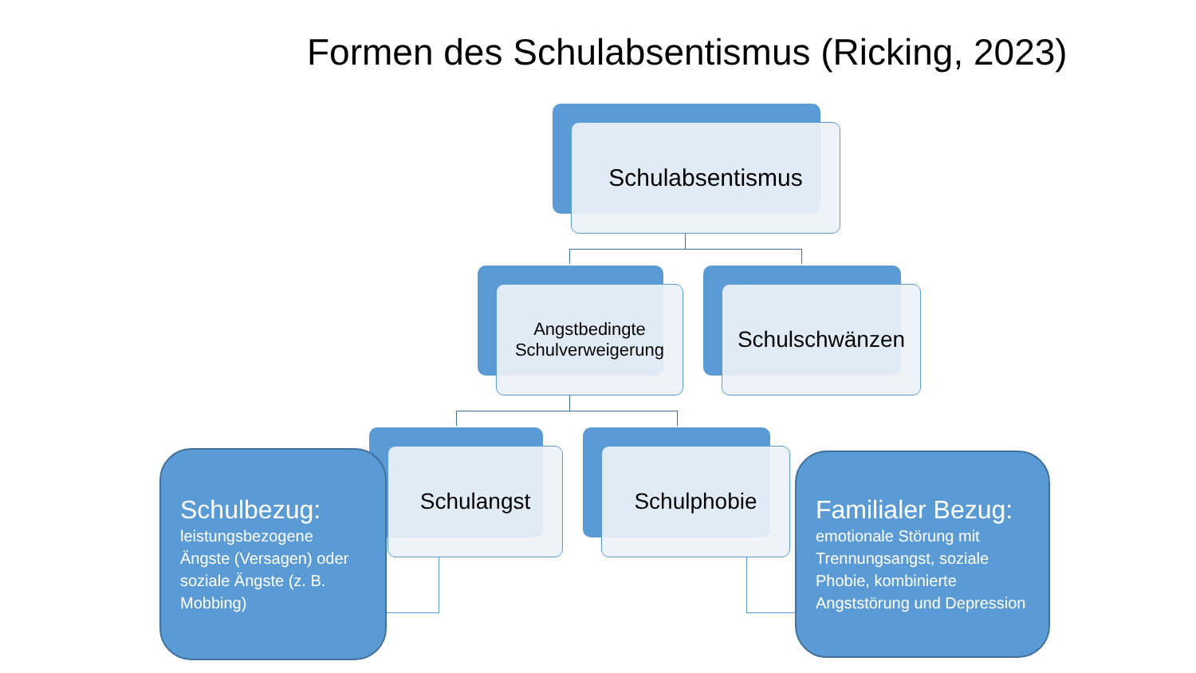Formen des Schulabsentismus (Ricking, 2023)
Schulabsentismus
Angstbedingte
Schulverweigerung
Schulschwänzen
Schulangst Schulphobie
Schulbezug:
leistungsbezogene Ängste (Versagen) oder soziale Ängste (z. B. Mobbing)
Familialer Bezug:
emotionale Störung mit Trennungsangst, soziale Phobie, kombinierte Angststörung und Depression